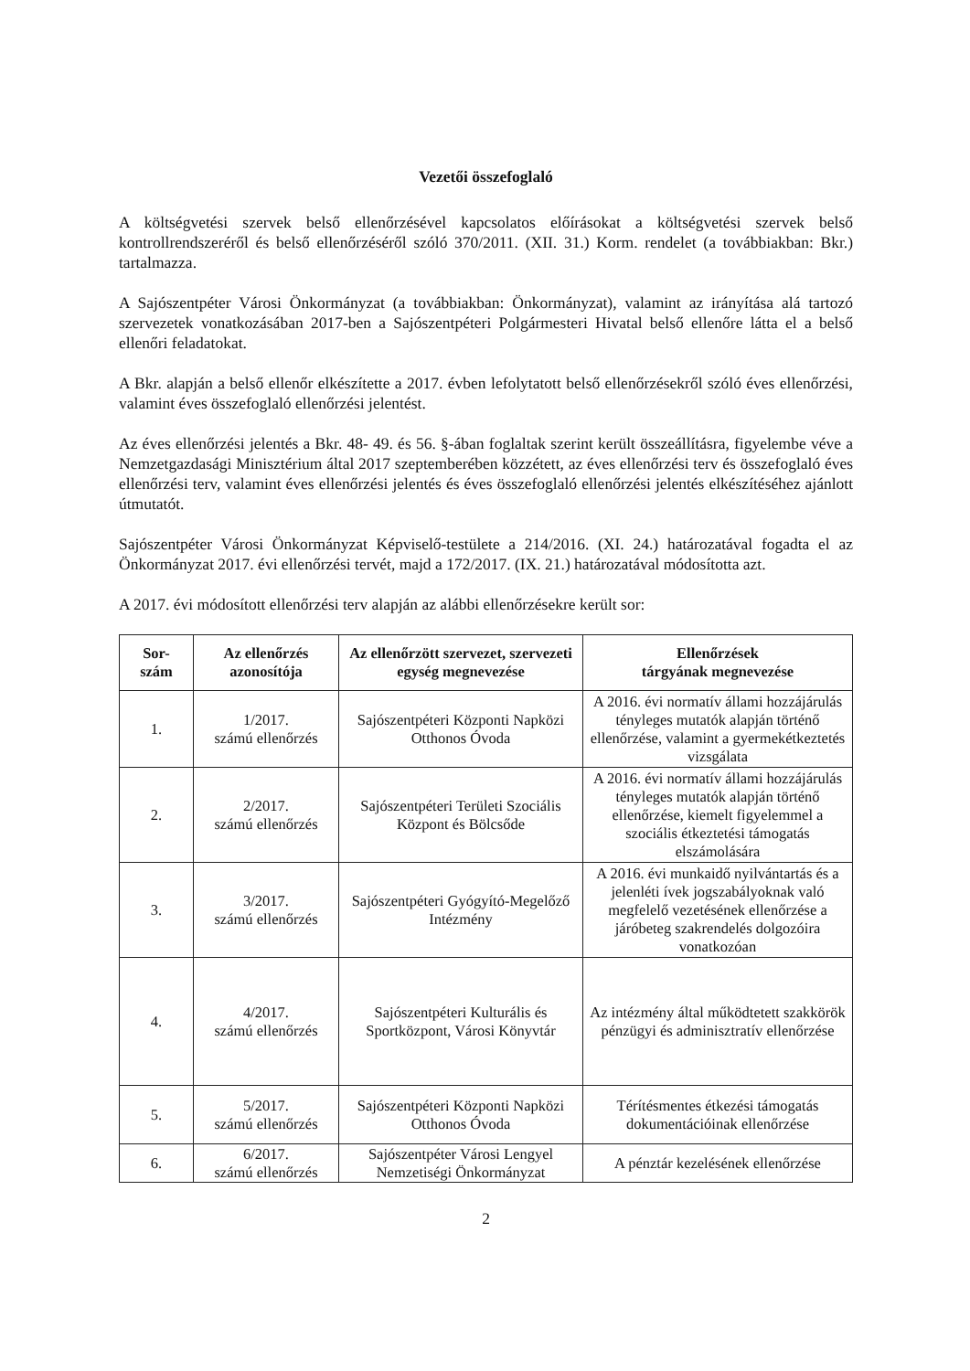Vezetői összefoglaló
A költségvetési szervek belső ellenőrzésével kapcsolatos előírásokat a költségvetési szervek belső kontrollrendszeréről és belső ellenőrzéséről szóló 370/2011. (XII. 31.) Korm. rendelet (a továbbiakban: Bkr.) tartalmazza.
A Sajószentpéter Városi Önkormányzat (a továbbiakban: Önkormányzat), valamint az irányítása alá tartozó szervezetek vonatkozásában 2017-ben a Sajószentpéteri Polgármesteri Hivatal belső ellenőre látta el a belső ellenőri feladatokat.
A Bkr. alapján a belső ellenőr elkészítette a 2017. évben lefolytatott belső ellenőrzésekről szóló éves ellenőrzési, valamint éves összefoglaló ellenőrzési jelentést.
Az éves ellenőrzési jelentés a Bkr. 48- 49. és 56. §-ában foglaltak szerint került összeállításra, figyelembe véve a Nemzetgazdasági Minisztérium által 2017 szeptemberében közzétett, az éves ellenőrzési terv és összefoglaló éves ellenőrzési terv, valamint éves ellenőrzési jelentés és éves összefoglaló ellenőrzési jelentés elkészítéséhez ajánlott útmutatót.
Sajószentpéter Városi Önkormányzat Képviselő-testülete a 214/2016. (XI. 24.) határozatával fogadta el az Önkormányzat 2017. évi ellenőrzési tervét, majd a 172/2017. (IX. 21.) határozatával módosította azt.
A 2017. évi módosított ellenőrzési terv alapján az alábbi ellenőrzésekre került sor:
| Sor- szám | Az ellenőrzés azonosítója | Az ellenőrzött szervezet, szervezeti egység megnevezése | Ellenőrzések tárgyának megnevezése |
| --- | --- | --- | --- |
| 1. | 1/2017. számú ellenőrzés | Sajószentpéteri Központi Napközi Otthonos Óvoda | A 2016. évi normatív állami hozzájárulás tényleges mutatók alapján történő ellenőrzése, valamint a gyermekétkeztetés vizsgálata |
| 2. | 2/2017. számú ellenőrzés | Sajószentpéteri Területi Szociális Központ és Bölcsőde | A 2016. évi normatív állami hozzájárulás tényleges mutatók alapján történő ellenőrzése, kiemelt figyelemmel a szociális étkeztetési támogatás elszámolására |
| 3. | 3/2017. számú ellenőrzés | Sajószentpéteri Gyógyító-Megelőző Intézmény | A 2016. évi munkaidő nyilvántartás és a jelenléti ívek jogszabályoknak való megfelelő vezetésének ellenőrzése a járóbeteg szakrendelés dolgozóira vonatkozóan |
| 4. | 4/2017. számú ellenőrzés | Sajószentpéteri Kulturális és Sportközpont, Városi Könyvtár | Az intézmény által működtetett szakkörök pénzügyi és adminisztratív ellenőrzése |
| 5. | 5/2017. számú ellenőrzés | Sajószentpéteri Központi Napközi Otthonos Óvoda | Térítésmentes étkezési támogatás dokumentációinak ellenőrzése |
| 6. | 6/2017. számú ellenőrzés | Sajószentpéter Városi Lengyel Nemzetiségi Önkormányzat | A pénztár kezelésének ellenőrzése |
2